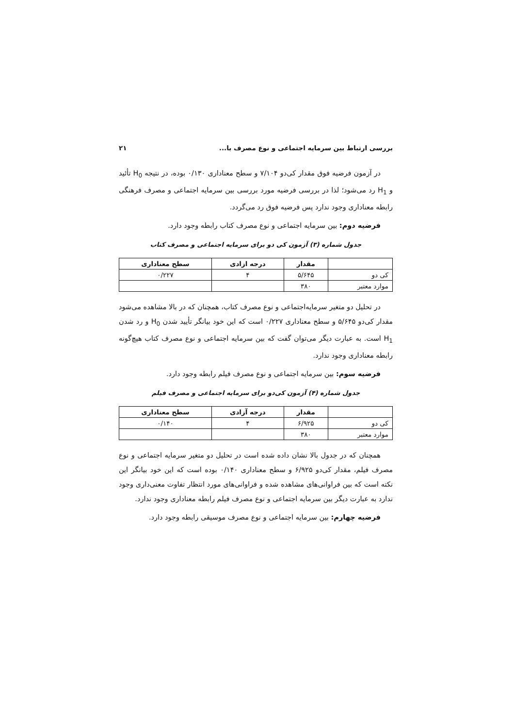بررسی ارتباط بین سرمایه اجتماعی و نوع مصرف با... ۲۱
در آزمون فرضیه فوق مقدار کی‌دو ۷/۱۰۴ و سطح معناداری ۰/۱۳۰ بوده، در نتیجه H<sub>0</sub> تأئید و H<sub>1</sub> رد می‌شود؛ لذا در بررسی فرضیه مورد بررسی بین سرمایه اجتماعی و مصرف فرهنگی رابطه معناداری وجود ندارد پس فرضیه فوق رد می‌گردد.
فرضیه دوم: بین سرمایه اجتماعی و نوع مصرف کتاب رابطه وجود دارد.
جدول شماره (۳) آزمون کی دو برای سرمایه اجتماعی و مصرف کتاب
| | مقدار | درجه ازادی | سطح معناداری |
| --- | --- | --- | --- |
| کی دو | ۵/۶۴۵ | ۴ | ۰/۲۲۷ |
| موارد معتبر | ۳۸۰ | | |
در تحلیل دو متغیر سرمایه‌اجتماعی و نوع مصرف کتاب، همچنان که در بالا مشاهده می‌شود مقدار کی‌دو ۵/۶۴۵ و سطح معناداری ۰/۲۲۷ است که این خود بیانگر تأیید شدن H<sub>0</sub> و رد شدن H<sub>1</sub> است. به عبارت دیگر می‌توان گفت که بین سرمایه اجتماعی و نوع مصرف کتاب هیچ‌گونه رابطه معناداری وجود ندارد.
فرضیه سوم: بین سرمایه اجتماعی و نوع مصرف فیلم رابطه وجود دارد.
جدول شماره (۴) آزمون کی‌دو برای سرمایه اجتماعی و مصرف فیلم
| | مقدار | درجه آزادی | سطح معناداری |
| --- | --- | --- | --- |
| کی دو | ۶/۹۲۵ | ۴ | ۰/۱۴۰ |
| موارد معتبر | ۳۸۰ | | |
همچنان که در جدول بالا نشان داده شده است در تحلیل دو متغیر سرمایه اجتماعی و نوع مصرف فیلم، مقدار کی‌دو ۶/۹۲۵ و سطح معناداری ۰/۱۴۰ بوده است که این خود بیانگر این نکته است که بین فراوانی‌های مشاهده شده و فراوانی‌های مورد انتظار تفاوت معنی‌داری وجود ندارد به عبارت دیگر بین سرمایه اجتماعی و نوع مصرف فیلم رابطه معناداری وجود ندارد.
فرضیه چهارم: بین سرمایه اجتماعی و نوع مصرف موسیقی رابطه وجود دارد.